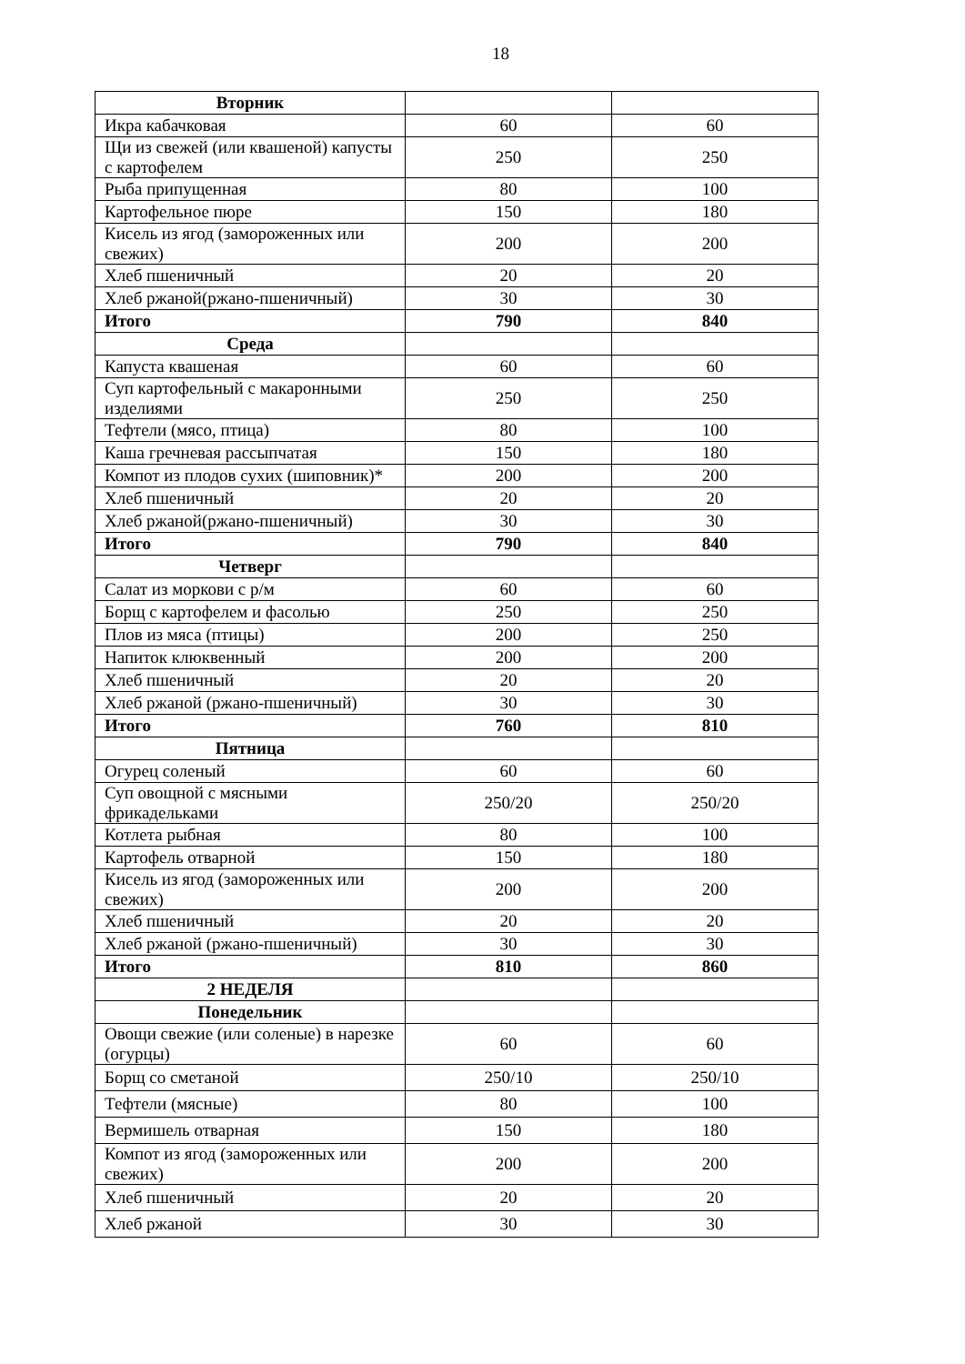18
| Вторник | | |
| Икра кабачковая | 60 | 60 |
| Щи из свежей (или квашеной) капусты с картофелем | 250 | 250 |
| Рыба припущенная | 80 | 100 |
| Картофельное пюре | 150 | 180 |
| Кисель из ягод (замороженных или свежих) | 200 | 200 |
| Хлеб пшеничный | 20 | 20 |
| Хлеб ржаной(ржано-пшеничный) | 30 | 30 |
| Итого | 790 | 840 |
| Среда | | |
| Капуста квашеная | 60 | 60 |
| Суп картофельный с макаронными изделиями | 250 | 250 |
| Тефтели (мясо, птица) | 80 | 100 |
| Каша гречневая рассыпчатая | 150 | 180 |
| Компот из плодов сухих (шиповник)* | 200 | 200 |
| Хлеб пшеничный | 20 | 20 |
| Хлеб ржаной(ржано-пшеничный) | 30 | 30 |
| Итого | 790 | 840 |
| Четверг | | |
| Салат из моркови с р/м | 60 | 60 |
| Борщ с картофелем и фасолью | 250 | 250 |
| Плов из мяса (птицы) | 200 | 250 |
| Напиток клюквенный | 200 | 200 |
| Хлеб пшеничный | 20 | 20 |
| Хлеб ржаной (ржано-пшеничный) | 30 | 30 |
| Итого | 760 | 810 |
| Пятница | | |
| Огурец соленый | 60 | 60 |
| Суп овощной с мясными фрикадельками | 250/20 | 250/20 |
| Котлета рыбная | 80 | 100 |
| Картофель отварной | 150 | 180 |
| Кисель из ягод (замороженных или свежих) | 200 | 200 |
| Хлеб пшеничный | 20 | 20 |
| Хлеб ржаной (ржано-пшеничный) | 30 | 30 |
| Итого | 810 | 860 |
| 2 НЕДЕЛЯ | | |
| Понедельник | | |
| Овощи свежие (или соленые) в нарезке (огурцы) | 60 | 60 |
| Борщ со сметаной | 250/10 | 250/10 |
| Тефтели (мясные) | 80 | 100 |
| Вермишель отварная | 150 | 180 |
| Компот из ягод (замороженных или свежих) | 200 | 200 |
| Хлеб пшеничный | 20 | 20 |
| Хлеб ржаной | 30 | 30 |